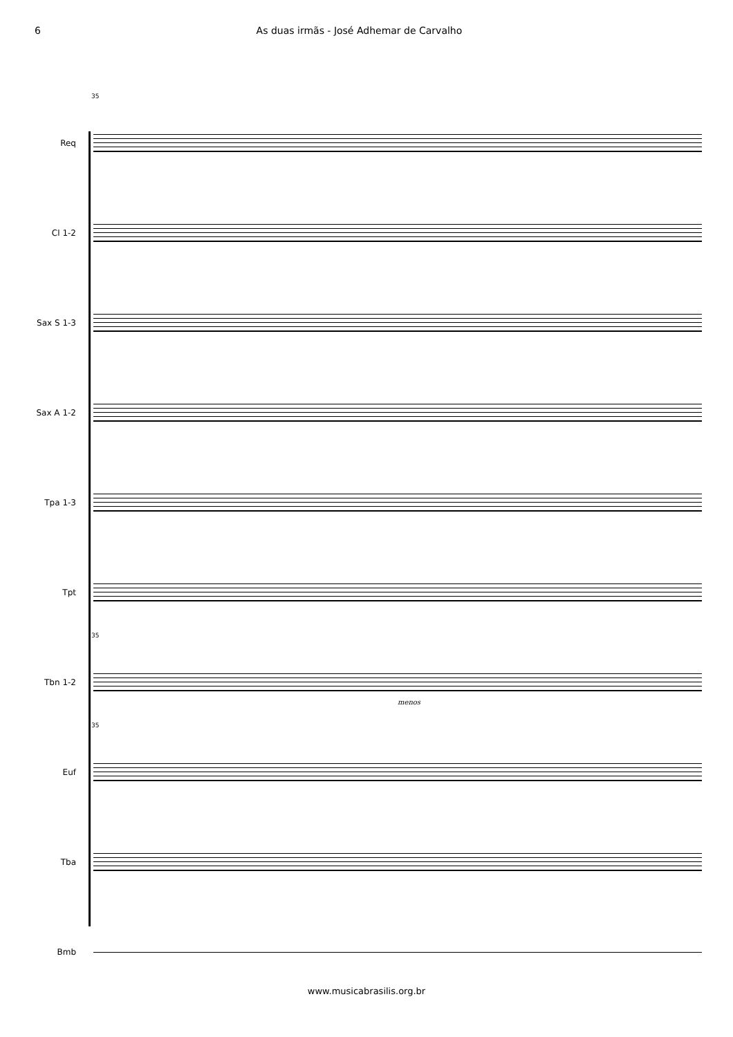6 As duas irmãs - José Adhemar de Carvalho
35
Req
Cl 1-2
Sax S 1-3
Sax A 1-2
Tpa 1-3
Tpt
35
Tbn 1-2
menos
35
Euf
Tba
Bmb
www.musicabrasilis.org.br